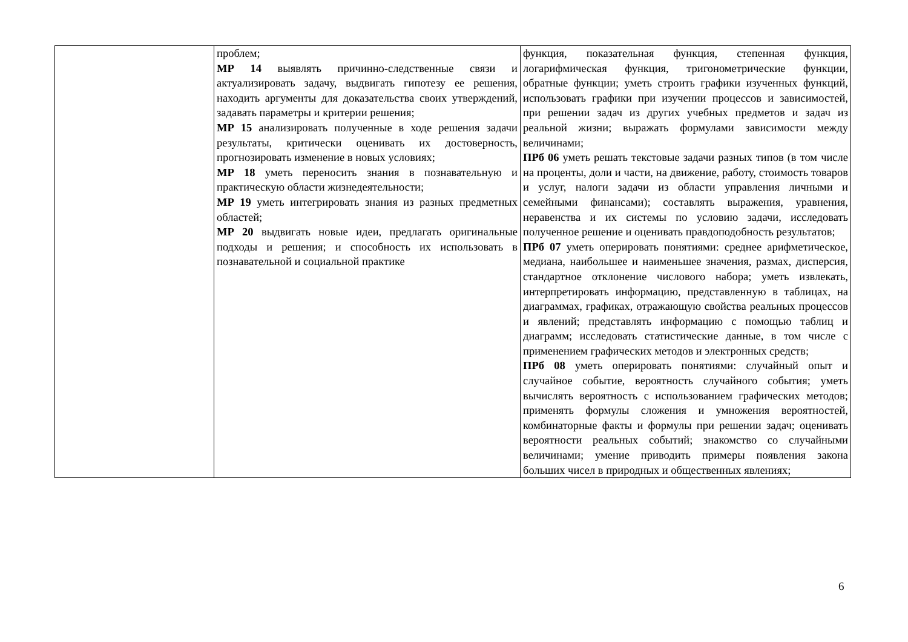| | проблем; МР 14 выявлять причинно-следственные связи и актуализировать задачу, выдвигать гипотезу ее решения, находить аргументы для доказательства своих утверждений, задавать параметры и критерии решения; МР 15 анализировать полученные в ходе решения задачи результаты, критически оценивать их достоверность, прогнозировать изменение в новых условиях; МР 18 уметь переносить знания в познавательную и практическую области жизнедеятельности; МР 19 уметь интегрировать знания из разных предметных областей; МР 20 выдвигать новые идеи, предлагать оригинальные подходы и решения; и способность их использовать в познавательной и социальной практике | функция, показательная функция, степенная функция, логарифмическая функция, тригонометрические функции, обратные функции; уметь строить графики изученных функций, использовать графики при изучении процессов и зависимостей, при решении задач из других учебных предметов и задач из реальной жизни; выражать формулами зависимости между величинами; ПРб 06 уметь решать текстовые задачи разных типов (в том числе на проценты, доли и части, на движение, работу, стоимость товаров и услуг, налоги задачи из области управления личными и семейными финансами); составлять выражения, уравнения, неравенства и их системы по условию задачи, исследовать полученное решение и оценивать правдоподобность результатов; ПРб 07 уметь оперировать понятиями: среднее арифметическое, медиана, наибольшее и наименьшее значения, размах, дисперсия, стандартное отклонение числового набора; уметь извлекать, интерпретировать информацию, представленную в таблицах, на диаграммах, графиках, отражающую свойства реальных процессов и явлений; представлять информацию с помощью таблиц и диаграмм; исследовать статистические данные, в том числе с применением графических методов и электронных средств; ПРб 08 уметь оперировать понятиями: случайный опыт и случайное событие, вероятность случайного события; уметь вычислять вероятность с использованием графических методов; применять формулы сложения и умножения вероятностей, комбинаторные факты и формулы при решении задач; оценивать вероятности реальных событий; знакомство со случайными величинами; умение приводить примеры появления закона больших чисел в природных и общественных явлениях; |
6